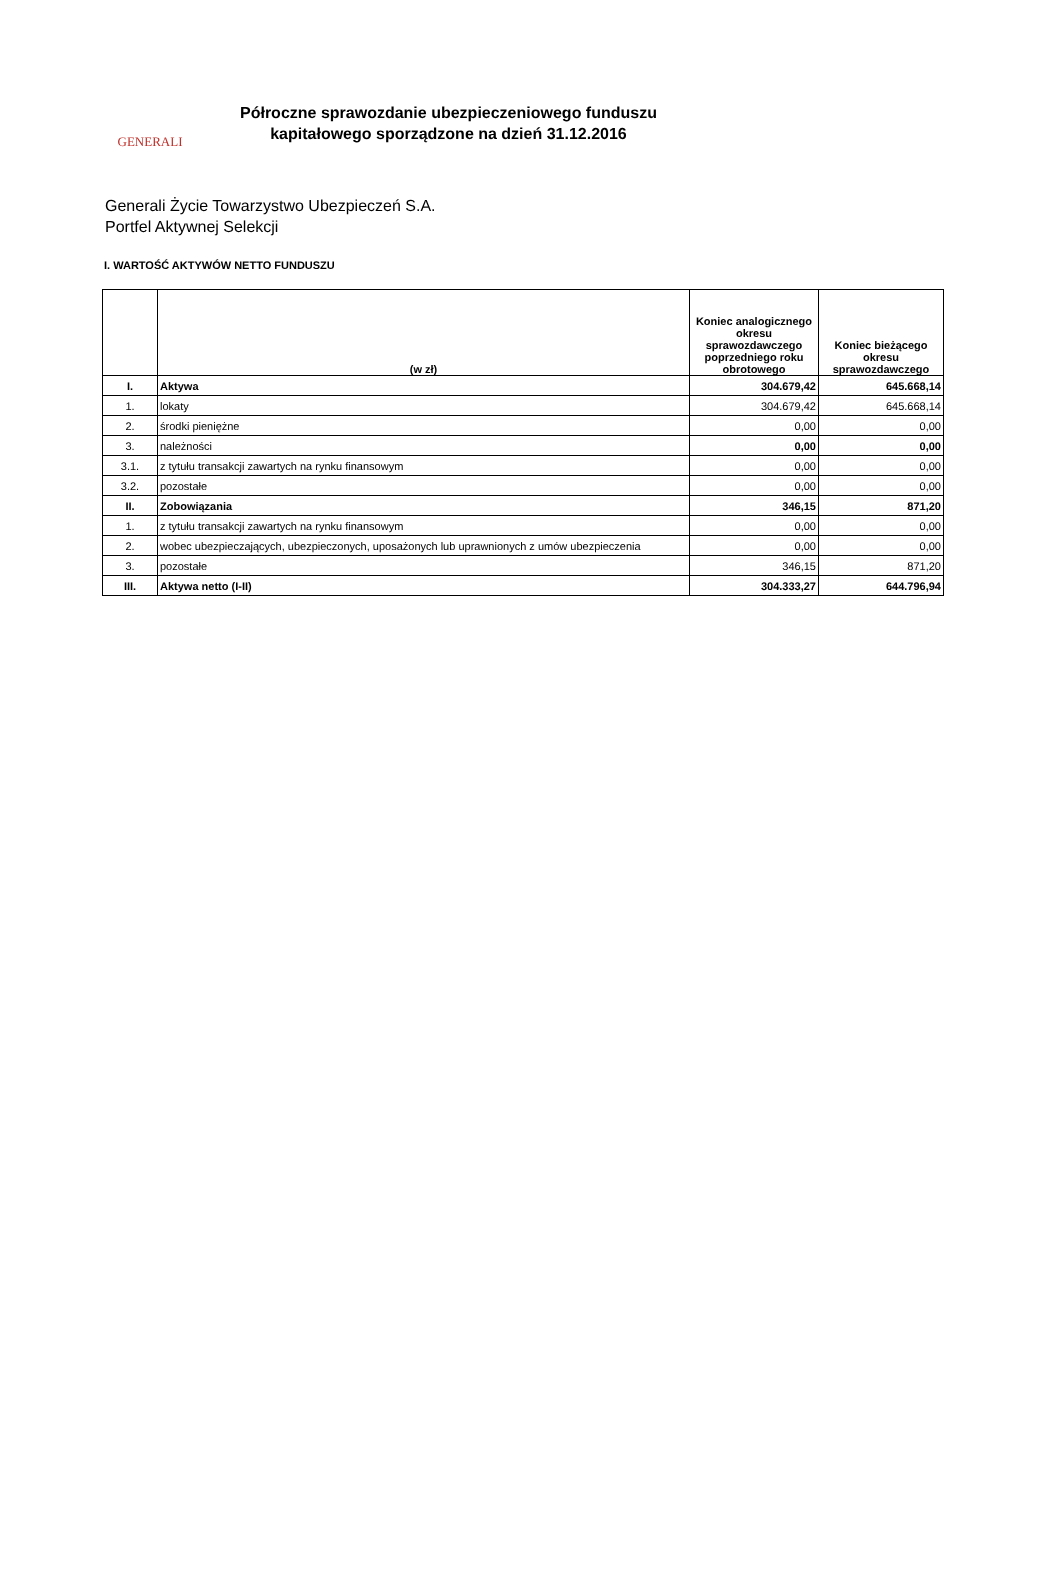GENERALI
Półroczne sprawozdanie ubezpieczeniowego funduszu
kapitałowego sporządzone na dzień 31.12.2016
Generali Życie Towarzystwo Ubezpieczeń S.A.
Portfel Aktywnej Selekcji
I. WARTOŚĆ AKTYWÓW NETTO FUNDUSZU
| | (w zł) | Koniec analogicznego okresu sprawozdawczego poprzedniego roku obrotowego | Koniec bieżącego okresu sprawozdawczego |
| --- | --- | --- | --- |
| I. | Aktywa | 304.679,42 | 645.668,14 |
| 1. | lokaty | 304.679,42 | 645.668,14 |
| 2. | środki pieniężne | 0,00 | 0,00 |
| 3. | należności | 0,00 | 0,00 |
| 3.1. | z tytułu transakcji zawartych na rynku finansowym | 0,00 | 0,00 |
| 3.2. | pozostałe | 0,00 | 0,00 |
| II. | Zobowiązania | 346,15 | 871,20 |
| 1. | z tytułu transakcji zawartych na rynku finansowym | 0,00 | 0,00 |
| 2. | wobec ubezpieczających, ubezpieczonych, uposażonych lub uprawnionych z umów ubezpieczenia | 0,00 | 0,00 |
| 3. | pozostałe | 346,15 | 871,20 |
| III. | Aktywa netto (I-II) | 304.333,27 | 644.796,94 |